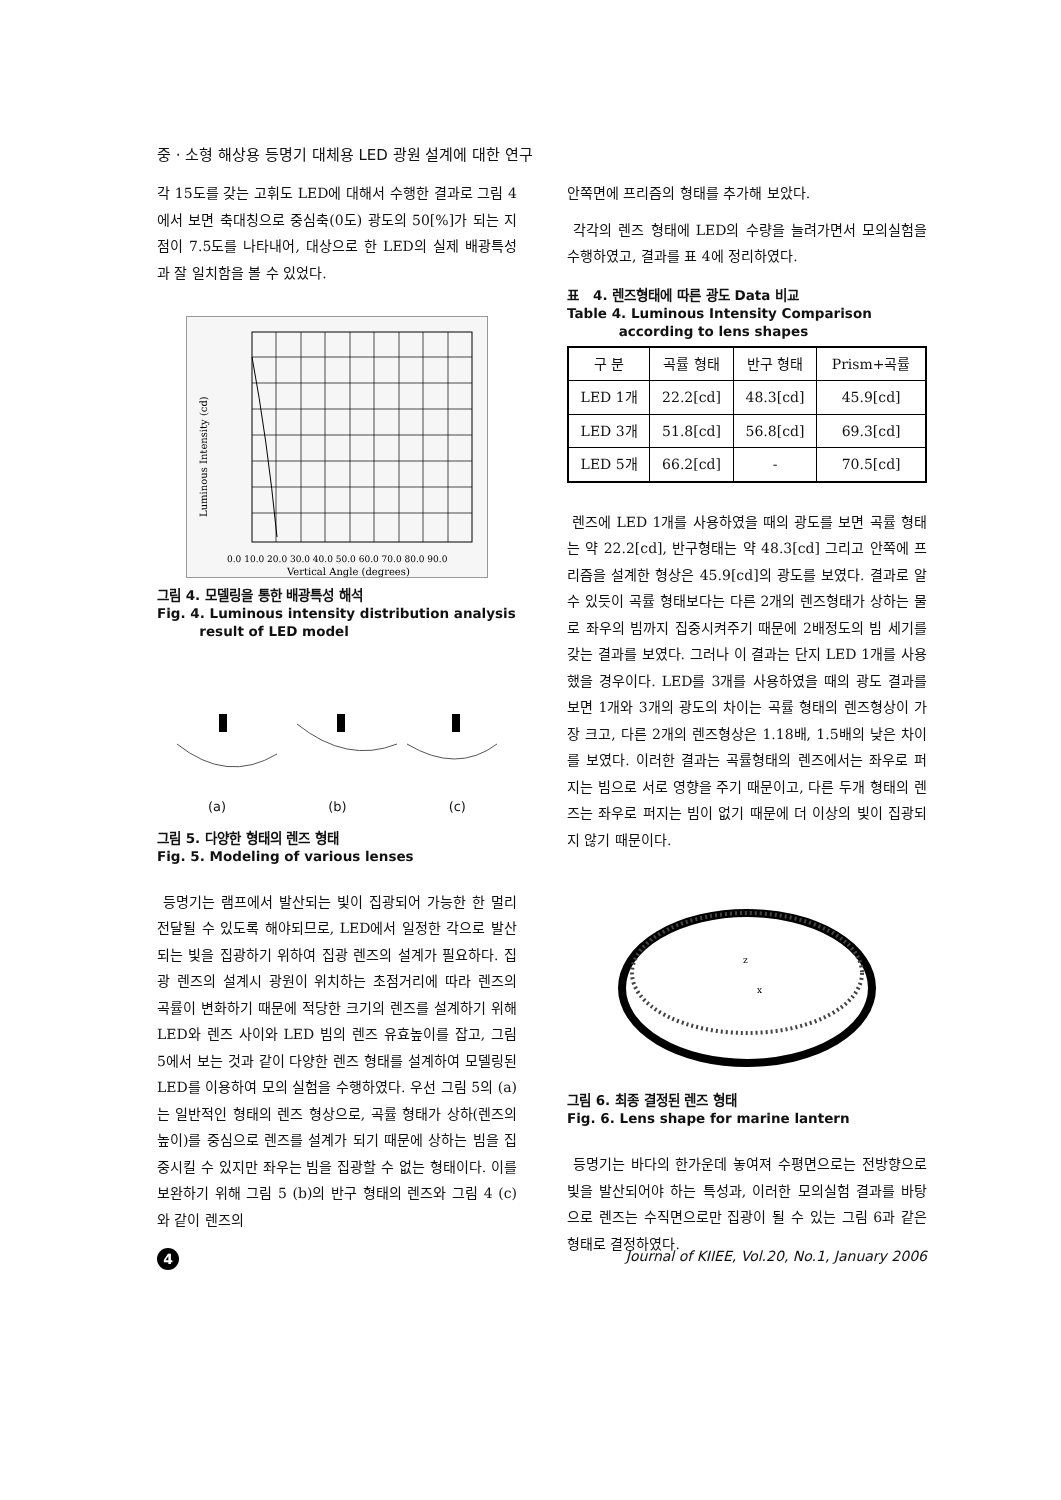중 · 소형 해상용 등명기 대체용 LED 광원 설계에 대한 연구
각 15도를 갖는 고휘도 LED에 대해서 수행한 결과로 그림 4에서 보면 축대칭으로 중심축(0도) 광도의 50[%]가 되는 지점이 7.5도를 나타내어, 대상으로 한 LED의 실제 배광특성과 잘 일치함을 볼 수 있었다.
0.0 10.0 20.0 30.0 40.0 50.0 60.0 70.0 80.0 90.0
Vertical Angle (degrees)
Luminous Intensity (cd)
그림 4. 모델링을 통한 배광특성 해석
Fig. 4. Luminous intensity distribution analysis
result of LED model
(a) (b) (c)
그림 5. 다양한 형태의 렌즈 형태
Fig. 5. Modeling of various lenses
등명기는 램프에서 발산되는 빛이 집광되어 가능한 한 멀리 전달될 수 있도록 해야되므로, LED에서 일정한 각으로 발산되는 빛을 집광하기 위하여 집광 렌즈의 설계가 필요하다. 집광 렌즈의 설계시 광원이 위치하는 초점거리에 따라 렌즈의 곡률이 변화하기 때문에 적당한 크기의 렌즈를 설계하기 위해 LED와 렌즈 사이와 LED 빔의 렌즈 유효높이를 잡고, 그림 5에서 보는 것과 같이 다양한 렌즈 형태를 설계하여 모델링된 LED를 이용하여 모의 실험을 수행하였다. 우선 그림 5의 (a)는 일반적인 형태의 렌즈 형상으로, 곡률 형태가 상하(렌즈의 높이)를 중심으로 렌즈를 설계가 되기 때문에 상하는 빔을 집중시킬 수 있지만 좌우는 빔을 집광할 수 없는 형태이다. 이를 보완하기 위해 그림 5 (b)의 반구 형태의 렌즈와 그림 4 (c)와 같이 렌즈의
안쪽면에 프리즘의 형태를 추가해 보았다.
각각의 렌즈 형태에 LED의 수량을 늘려가면서 모의실험을 수행하였고, 결과를 표 4에 정리하였다.
표 4. 렌즈형태에 따른 광도 Data 비교
Table 4. Luminous Intensity Comparison
according to lens shapes
| 구 분 | 곡률 형태 | 반구 형태 | Prism+곡률 |
| --- | --- | --- | --- |
| LED 1개 | 22.2[cd] | 48.3[cd] | 45.9[cd] |
| LED 3개 | 51.8[cd] | 56.8[cd] | 69.3[cd] |
| LED 5개 | 66.2[cd] | - | 70.5[cd] |
렌즈에 LED 1개를 사용하였을 때의 광도를 보면 곡률 형태는 약 22.2[cd], 반구형태는 약 48.3[cd] 그리고 안쪽에 프리즘을 설계한 형상은 45.9[cd]의 광도를 보였다. 결과로 알 수 있듯이 곡률 형태보다는 다른 2개의 렌즈형태가 상하는 물로 좌우의 빔까지 집중시켜주기 때문에 2배정도의 빔 세기를 갖는 결과를 보였다. 그러나 이 결과는 단지 LED 1개를 사용했을 경우이다. LED를 3개를 사용하였을 때의 광도 결과를 보면 1개와 3개의 광도의 차이는 곡률 형태의 렌즈형상이 가장 크고, 다른 2개의 렌즈형상은 1.18배, 1.5배의 낮은 차이를 보였다. 이러한 결과는 곡률형태의 렌즈에서는 좌우로 퍼지는 빔으로 서로 영향을 주기 때문이고, 다른 두개 형태의 렌즈는 좌우로 퍼지는 빔이 없기 때문에 더 이상의 빛이 집광되지 않기 때문이다.
z
x
그림 6. 최종 결정된 렌즈 형태
Fig. 6. Lens shape for marine lantern
등명기는 바다의 한가운데 놓여져 수평면으로는 전방향으로 빛을 발산되어야 하는 특성과, 이러한 모의실험 결과를 바탕으로 렌즈는 수직면으로만 집광이 될 수 있는 그림 6과 같은 형태로 결정하였다.
4 Journal of KIIEE, Vol.20, No.1, January 2006